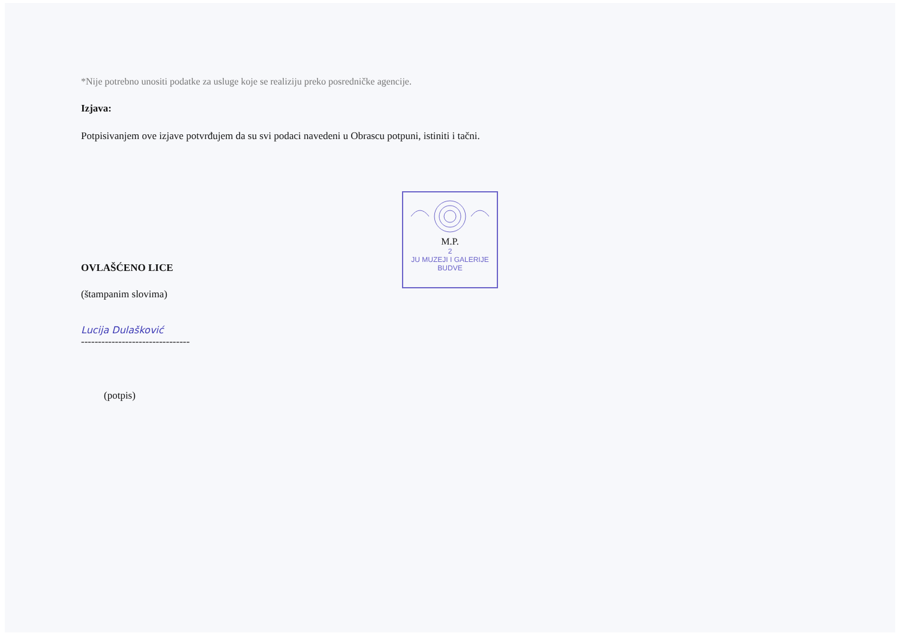*Nije potrebno unositi podatke za usluge koje se realiziju preko posredničke agencije.
Izjava:
Potpisivanjem ove izjave potvrđujem da su svi podaci navedeni u Obrascu potpuni, istiniti i tačni.
OVLAŠĆENO LICE
(štampanim slovima)
Lucija Dulašković
--------------------------------
(potpis)
M.P.
2
JU MUZEJI I GALERIJE
BUDVE